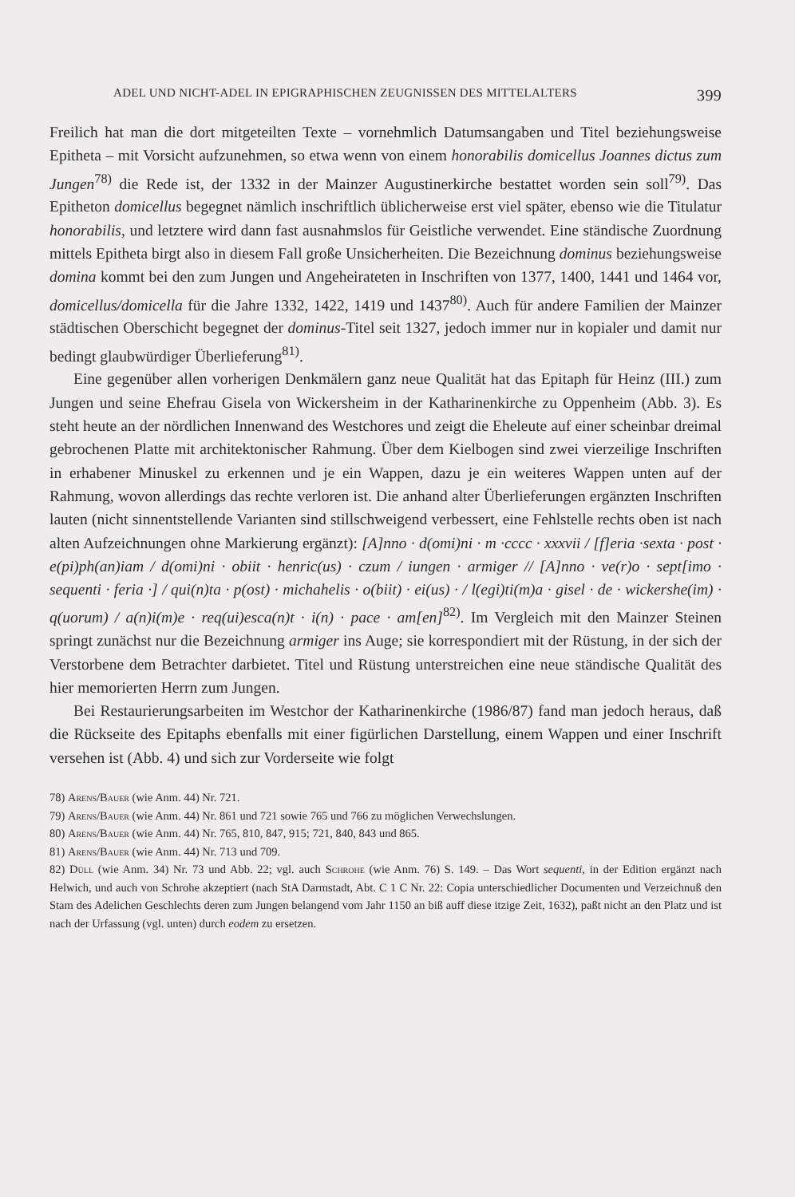ADEL UND NICHT-ADEL IN EPIGRAPHISCHEN ZEUGNISSEN DES MITTELALTERS 399
Freilich hat man die dort mitgeteilten Texte – vornehmlich Datumsangaben und Titel beziehungsweise Epitheta – mit Vorsicht aufzunehmen, so etwa wenn von einem honorabilis domicellus Joannes dictus zum Jungen<sup>78)</sup> die Rede ist, der 1332 in der Mainzer Augustinerkirche bestattet worden sein soll<sup>79)</sup>. Das Epitheton domicellus begegnet nämlich inschriftlich üblicherweise erst viel später, ebenso wie die Titulatur honorabilis, und letztere wird dann fast ausnahmslos für Geistliche verwendet. Eine ständische Zuordnung mittels Epitheta birgt also in diesem Fall große Unsicherheiten. Die Bezeichnung dominus beziehungsweise domina kommt bei den zum Jungen und Angeheirateten in Inschriften von 1377, 1400, 1441 und 1464 vor, domicellus/domicella für die Jahre 1332, 1422, 1419 und 1437<sup>80)</sup>. Auch für andere Familien der Mainzer städtischen Oberschicht begegnet der dominus-Titel seit 1327, jedoch immer nur in kopialer und damit nur bedingt glaubwürdiger Überlieferung<sup>81)</sup>.
Eine gegenüber allen vorherigen Denkmälern ganz neue Qualität hat das Epitaph für Heinz (III.) zum Jungen und seine Ehefrau Gisela von Wickersheim in der Katharinenkirche zu Oppenheim (Abb. 3). Es steht heute an der nördlichen Innenwand des Westchores und zeigt die Eheleute auf einer scheinbar dreimal gebrochenen Platte mit architektonischer Rahmung. Über dem Kielbogen sind zwei vierzeilige Inschriften in erhabener Minuskel zu erkennen und je ein Wappen, dazu je ein weiteres Wappen unten auf der Rahmung, wovon allerdings das rechte verloren ist. Die anhand alter Überlieferungen ergänzten Inschriften lauten (nicht sinnentstellende Varianten sind stillschweigend verbessert, eine Fehlstelle rechts oben ist nach alten Aufzeichnungen ohne Markierung ergänzt): [A]nno · d(omi)ni · m ·cccc · xxxvii / [f]eria ·sexta · post · e(pi)ph(an)iam / d(omi)ni · obiit · henric(us) · czum / iungen · armiger // [A]nno · ve(r)o · sept[imo · sequenti · feria ·] / qui(n)ta · p(ost) · michahelis · o(biit) · ei(us) · / l(egi)ti(m)a · gisel · de · wickershe(im) · q(uorum) / a(n)i(m)e · req(ui)esca(n)t · i(n) · pace · am[en]<sup>82)</sup>. Im Vergleich mit den Mainzer Steinen springt zunächst nur die Bezeichnung armiger ins Auge; sie korrespondiert mit der Rüstung, in der sich der Verstorbene dem Betrachter darbietet. Titel und Rüstung unterstreichen eine neue ständische Qualität des hier memorierten Herrn zum Jungen.
Bei Restaurierungsarbeiten im Westchor der Katharinenkirche (1986/87) fand man jedoch heraus, daß die Rückseite des Epitaphs ebenfalls mit einer figürlichen Darstellung, einem Wappen und einer Inschrift versehen ist (Abb. 4) und sich zur Vorderseite wie folgt
78) Arens/Bauer (wie Anm. 44) Nr. 721.
79) Arens/Bauer (wie Anm. 44) Nr. 861 und 721 sowie 765 und 766 zu möglichen Verwechslungen.
80) Arens/Bauer (wie Anm. 44) Nr. 765, 810, 847, 915; 721, 840, 843 und 865.
81) Arens/Bauer (wie Anm. 44) Nr. 713 und 709.
82) Düll (wie Anm. 34) Nr. 73 und Abb. 22; vgl. auch Schrohe (wie Anm. 76) S. 149. – Das Wort sequenti, in der Edition ergänzt nach Helwich, und auch von Schrohe akzeptiert (nach StA Darmstadt, Abt. C 1 C Nr. 22: Copia unterschiedlicher Documenten und Verzeichnuß den Stam des Adelichen Geschlechts deren zum Jungen belangend vom Jahr 1150 an biß auff diese itzige Zeit, 1632), paßt nicht an den Platz und ist nach der Urfassung (vgl. unten) durch eodem zu ersetzen.